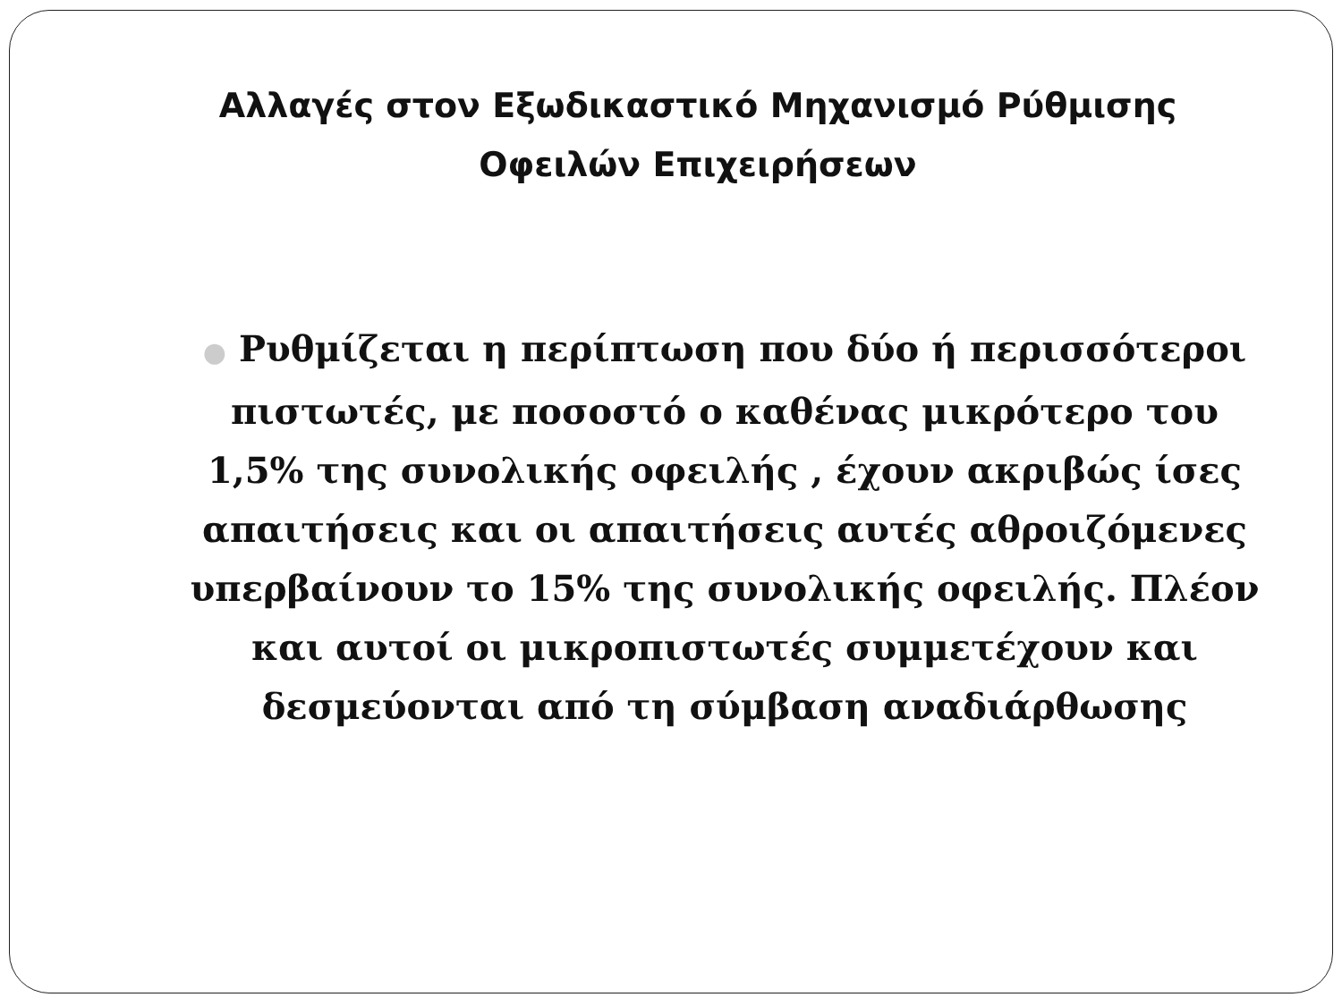Αλλαγές στον Εξωδικαστικό Μηχανισμό Ρύθμισης Οφειλών Επιχειρήσεων
● Ρυθμίζεται η περίπτωση που δύο ή περισσότεροι πιστωτές, με ποσοστό ο καθένας μικρότερο του 1,5% της συνολικής οφειλής , έχουν ακριβώς ίσες απαιτήσεις και οι απαιτήσεις αυτές αθροιζόμενες υπερβαίνουν το 15% της συνολικής οφειλής. Πλέον και αυτοί οι μικροπιστωτές συμμετέχουν και δεσμεύονται από τη σύμβαση αναδιάρθωσης